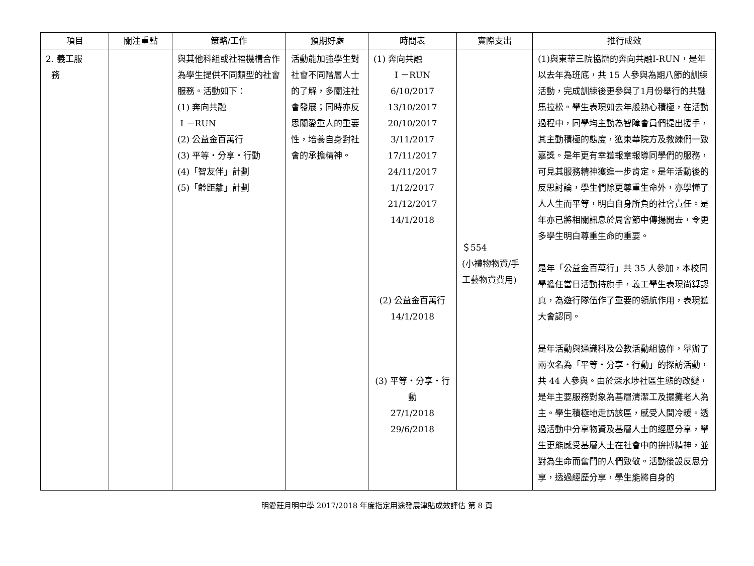| 項目 | 關注重點 | 策略/工作 | 預期好處 | 時間表 | 實際支出 | 推行成效 |
| --- | --- | --- | --- | --- | --- | --- |
| 2. 義工服 務 | | 與其他科組或社福機構合作為學生提供不同類型的社會服務。活動如下： (1) 奔向共融 I －RUN (2) 公益金百萬行 (3) 平等‧分享‧行動 (4)「智友伴」計劃 (5)「齡距離」計劃 | 活動能加強學生對社會不同階層人士的了解，多關注社會發展；同時亦反思關愛重人的重要性，培養自身對社會的承擔精神。 | (1) 奔向共融 I －RUN 6/10/2017 13/10/2017 20/10/2017 3/11/2017 17/11/2017 24/11/2017 1/12/2017 21/12/2017 14/1/2018 (2) 公益金百萬行 14/1/2018 (3) 平等‧分享‧行動 27/1/2018 29/6/2018 | ＄554 (小禮物物資/手工藝物資費用) | (1)與東華三院協辦的奔向共融I-RUN，是年以去年為班底，共 15 人參與為期八節的訓練活動，完成訓練後更參與了1月份舉行的共融馬拉松。學生表現如去年般熱心積極，在活動過程中，同學均主動為智障會員們提出援手，其主動積極的態度，獲東華院方及教練們一致嘉獎。是年更有幸獲報章報導同學們的服務，可見其服務精神獲進一步肯定。是年活動後的反思討論，學生們除更尊重生命外，亦學懂了人人生而平等，明白自身所負的社會責任。是年亦已將相關訊息於周會節中傳揚開去，令更多學生明白尊重生命的重要。 是年「公益金百萬行」共 35 人參加，本校同學擔任當日活動持旗手，義工學生表現尚算認真，為遊行隊伍作了重要的領航作用，表現獲大會認同。 是年活動與通識科及公教活動組協作，舉辦了兩次名為「平等‧分享‧行動」的探訪活動，共 44 人參與。由於深水埗社區生態的改變，是年主要服務對象為基層清潔工及擺攤老人為主。學生積極地走訪該區，感受人間冷暖。透過活動中分享物資及基層人士的經歷分享，學生更能感受基層人士在社會中的拚搏精神，並對為生命而奮鬥的人們致敬。活動後設反思分享，透過經歷分享，學生能將自身的 |
明愛莊月明中學 2017/2018 年度指定用途發展津貼成效評估 第 8 頁